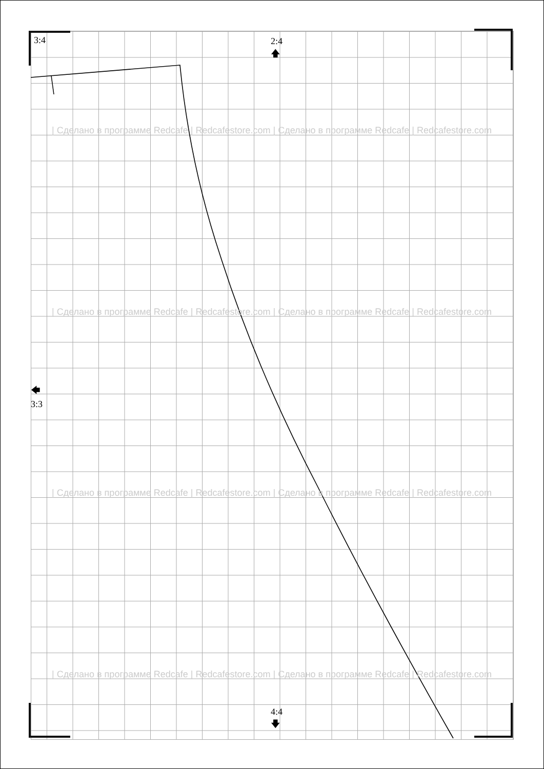3:4
2:4
🡅
🡄
3:3
4:4
🡇
| Сделано в программе Redcafe | Redcafestore.com | Сделано в программе Redcafe | Redcafestore.com
| Сделано в программе Redcafe | Redcafestore.com | Сделано в программе Redcafe | Redcafestore.com
| Сделано в программе Redcafe | Redcafestore.com | Сделано в программе Redcafe | Redcafestore.com
| Сделано в программе Redcafe | Redcafestore.com | Сделано в программе Redcafe | Redcafestore.com